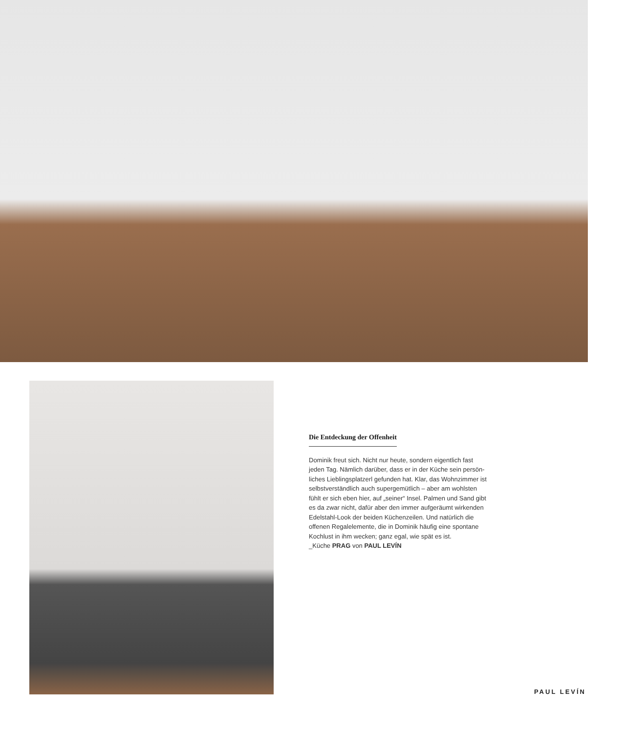Die Entdeckung der Offenheit
Dominik freut sich. Nicht nur heute, sondern eigentlich fast jeden Tag. Nämlich darüber, dass er in der Küche sein persön-liches Lieblingsplatzerl gefunden hat. Klar, das Wohnzimmer ist selbstverständlich auch supergemütlich – aber am wohlsten fühlt er sich eben hier, auf „seiner“ Insel. Palmen und Sand gibt es da zwar nicht, dafür aber den immer aufgeräumt wirkenden Edelstahl-Look der beiden Küchenzeilen. Und natürlich die offenen Regalelemente, die in Dominik häufig eine spontane Kochlust in ihm wecken; ganz egal, wie spät es ist.
_Küche PRAG von PAUL LEVÍN
PAUL LEVÍN